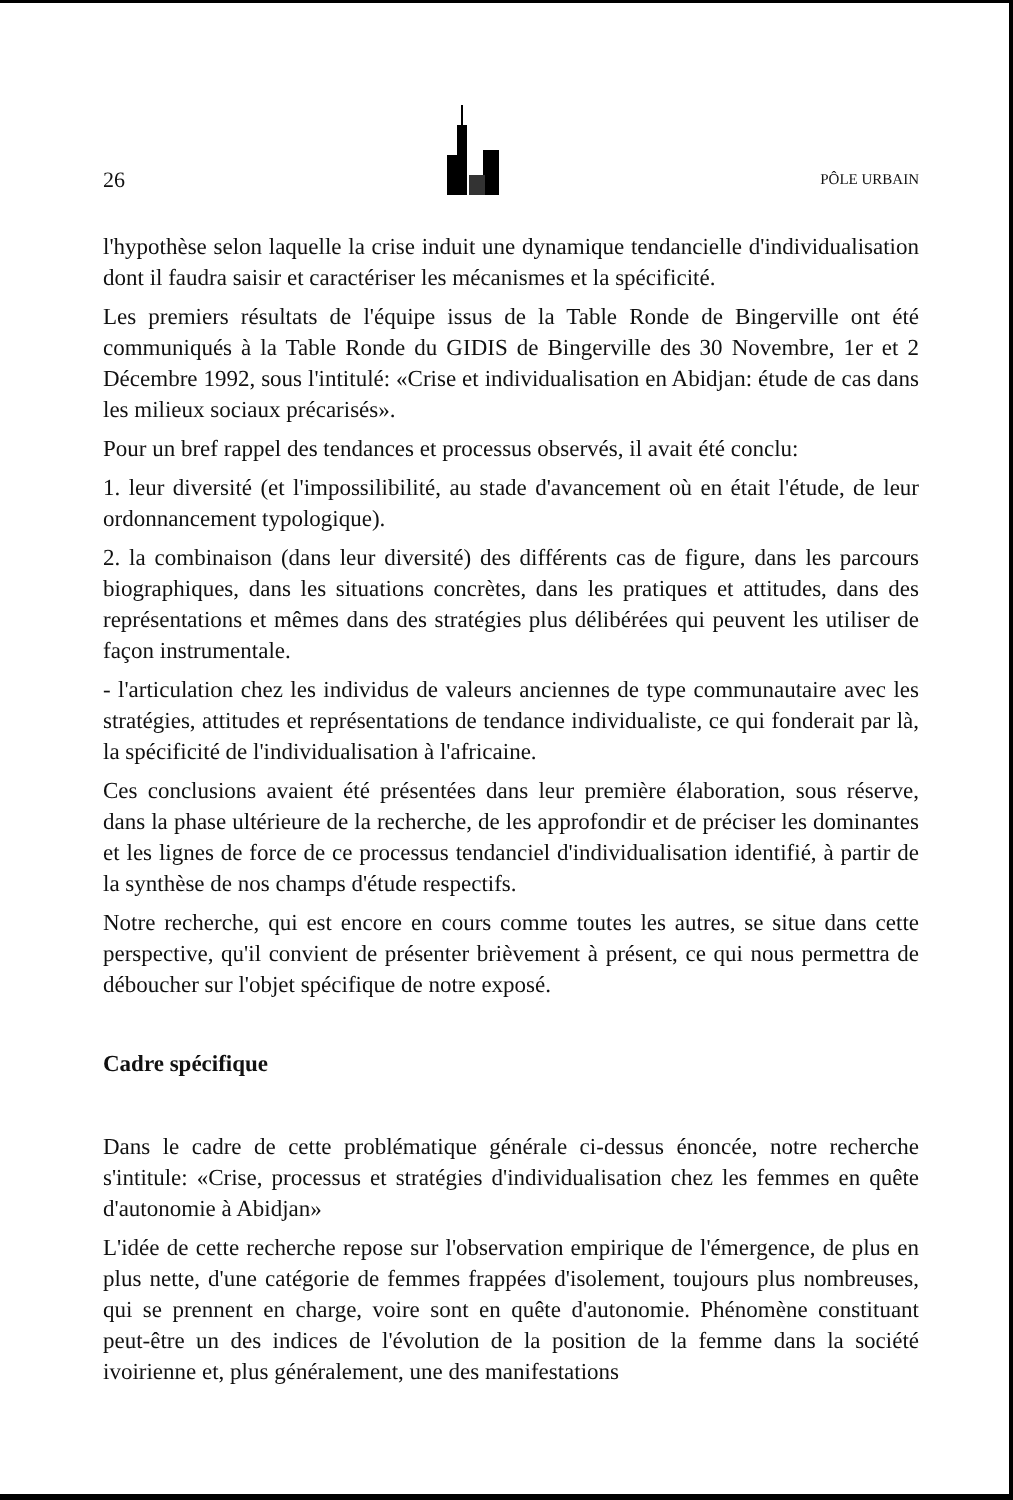26 PÔLE URBAIN
l'hypothèse selon laquelle la crise induit une dynamique tendancielle d'individualisation dont il faudra saisir et caractériser les mécanismes et la spécificité.
Les premiers résultats de l'équipe issus de la Table Ronde de Bingerville ont été communiqués à la Table Ronde du GIDIS de Bingerville des 30 Novembre, 1er et 2 Décembre 1992, sous l'intitulé: «Crise et individualisation en Abidjan: étude de cas dans les milieux sociaux précarisés».
Pour un bref rappel des tendances et processus observés, il avait été conclu:
1. leur diversité (et l'impossilibilité, au stade d'avancement où en était l'étude, de leur ordonnancement typologique).
2. la combinaison (dans leur diversité) des différents cas de figure, dans les parcours biographiques, dans les situations concrètes, dans les pratiques et attitudes, dans des représentations et mêmes dans des stratégies plus délibérées qui peuvent les utiliser de façon instrumentale.
- l'articulation chez les individus de valeurs anciennes de type communautaire avec les stratégies, attitudes et représentations de tendance individualiste, ce qui fonderait par là, la spécificité de l'individualisation à l'africaine.
Ces conclusions avaient été présentées dans leur première élaboration, sous réserve, dans la phase ultérieure de la recherche, de les approfondir et de préciser les dominantes et les lignes de force de ce processus tendanciel d'individualisation identifié, à partir de la synthèse de nos champs d'étude respectifs.
Notre recherche, qui est encore en cours comme toutes les autres, se situe dans cette perspective, qu'il convient de présenter brièvement à présent, ce qui nous permettra de déboucher sur l'objet spécifique de notre exposé.
Cadre spécifique
Dans le cadre de cette problématique générale ci-dessus énoncée, notre recherche s'intitule: «Crise, processus et stratégies d'individualisation chez les femmes en quête d'autonomie à Abidjan»
L'idée de cette recherche repose sur l'observation empirique de l'émergence, de plus en plus nette, d'une catégorie de femmes frappées d'isolement, toujours plus nombreuses, qui se prennent en charge, voire sont en quête d'autonomie. Phénomène constituant peut-être un des indices de l'évolution de la position de la femme dans la société ivoirienne et, plus généralement, une des manifestations